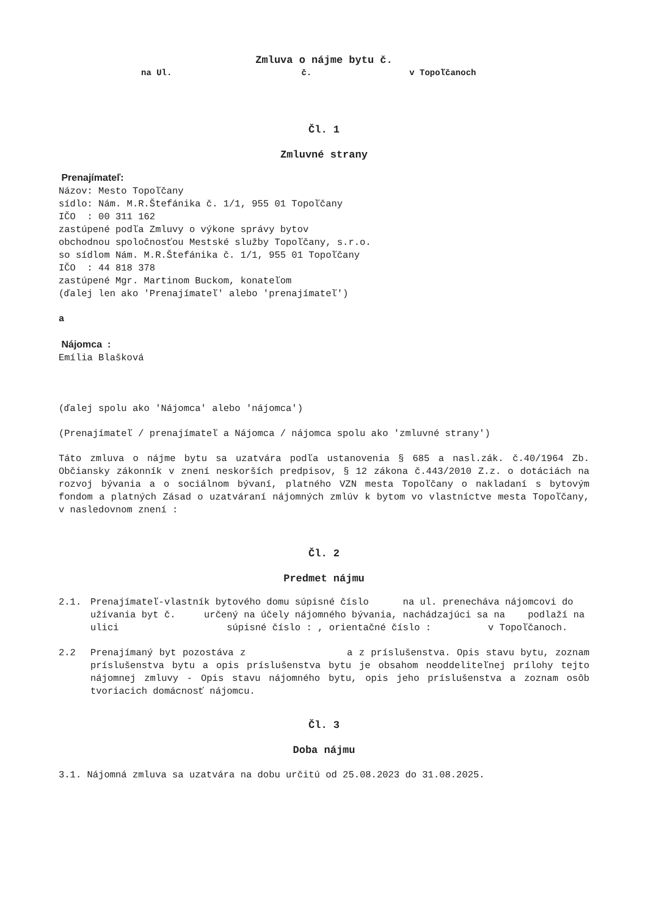Zmluva o nájme bytu č.
na Ul. č. v Topoľčanoch
Čl. 1
Zmluvné strany
Prenajímateľ:
Názov: Mesto Topoľčany
sídlo: Nám. M.R.Štefánika č. 1/1, 955 01 Topoľčany
IČO : 00 311 162
zastúpené podľa Zmluvy o výkone správy bytov
obchodnou spoločnosťou Mestské služby Topoľčany, s.r.o.
so sídlom Nám. M.R.Štefánika č. 1/1, 955 01 Topoľčany
IČO : 44 818 378
zastúpené Mgr. Martinom Buckom, konateľom
(ďalej len ako 'Prenajímateľ' alebo 'prenajímateľ')
a
Nájomca :
Emília Blašková
(ďalej spolu ako 'Nájomca' alebo 'nájomca')
(Prenajímateľ / prenajímateľ a Nájomca / nájomca spolu ako 'zmluvné strany')
Táto zmluva o nájme bytu sa uzatvára podľa ustanovenia § 685 a nasl.zák. č.40/1964 Zb. Občiansky zákonník v znení neskorších predpisov, § 12 zákona č.443/2010 Z.z. o dotáciách na rozvoj bývania a o sociálnom bývaní, platného VZN mesta Topoľčany o nakladaní s bytovým fondom a platných Zásad o uzatváraní nájomných zmlúv k bytom vo vlastníctve mesta Topoľčany, v nasledovnom znení :
Čl. 2
Predmet nájmu
2.1. Prenajímateľ-vlastník bytového domu súpisné číslo na ul. prenecháva nájomcovi do užívania byt č. určený na účely nájomného bývania, nachádzajúci sa na podlaží na ulici súpisné číslo : , orientačné číslo : v Topoľčanoch.
2.2 Prenajímaný byt pozostáva z a z príslušenstva. Opis stavu bytu, zoznam príslušenstva bytu a opis príslušenstva bytu je obsahom neoddeliteľnej prílohy tejto nájomnej zmluvy - Opis stavu nájomného bytu, opis jeho príslušenstva a zoznam osôb tvoriacich domácnosť nájomcu.
Čl. 3
Doba nájmu
3.1. Nájomná zmluva sa uzatvára na dobu určitú od 25.08.2023 do 31.08.2025.